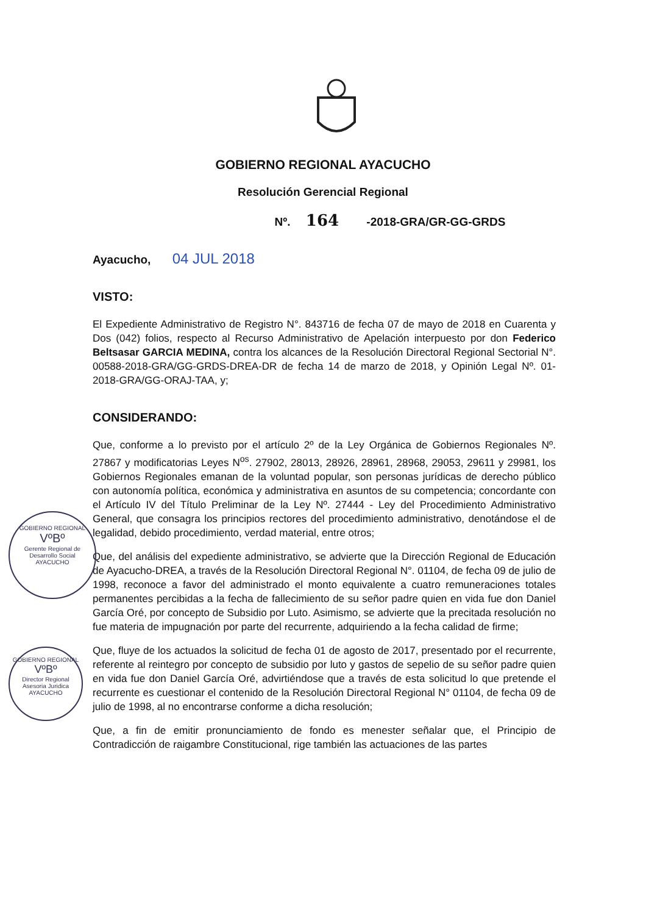GOBIERNO REGIONAL AYACUCHO
Resolución Gerencial Regional
Nº. 164 -2018-GRA/GR-GG-GRDS
Ayacucho, 04 JUL 2018
VISTO:
El Expediente Administrativo de Registro N°. 843716 de fecha 07 de mayo de 2018 en Cuarenta y Dos (042) folios, respecto al Recurso Administrativo de Apelación interpuesto por don Federico Beltsasar GARCIA MEDINA, contra los alcances de la Resolución Directoral Regional Sectorial N°. 00588-2018-GRA/GG-GRDS-DREA-DR de fecha 14 de marzo de 2018, y Opinión Legal Nº. 01-2018-GRA/GG-ORAJ-TAA, y;
CONSIDERANDO:
Que, conforme a lo previsto por el artículo 2º de la Ley Orgánica de Gobiernos Regionales Nº. 27867 y modificatorias Leyes N<sup>os</sup>. 27902, 28013, 28926, 28961, 28968, 29053, 29611 y 29981, los Gobiernos Regionales emanan de la voluntad popular, son personas jurídicas de derecho público con autonomía política, económica y administrativa en asuntos de su competencia; concordante con el Artículo IV del Título Preliminar de la Ley Nº. 27444 - Ley del Procedimiento Administrativo General, que consagra los principios rectores del procedimiento administrativo, denotándose el de legalidad, debido procedimiento, verdad material, entre otros;
Que, del análisis del expediente administrativo, se advierte que la Dirección Regional de Educación de Ayacucho-DREA, a través de la Resolución Directoral Regional N°. 01104, de fecha 09 de julio de 1998, reconoce a favor del administrado el monto equivalente a cuatro remuneraciones totales permanentes percibidas a la fecha de fallecimiento de su señor padre quien en vida fue don Daniel García Oré, por concepto de Subsidio por Luto. Asimismo, se advierte que la precitada resolución no fue materia de impugnación por parte del recurrente, adquiriendo a la fecha calidad de firme;
Que, fluye de los actuados la solicitud de fecha 01 de agosto de 2017, presentado por el recurrente, referente al reintegro por concepto de subsidio por luto y gastos de sepelio de su señor padre quien en vida fue don Daniel García Oré, advirtiéndose que a través de esta solicitud lo que pretende el recurrente es cuestionar el contenido de la Resolución Directoral Regional N° 01104, de fecha 09 de julio de 1998, al no encontrarse conforme a dicha resolución;
Que, a fin de emitir pronunciamiento de fondo es menester señalar que, el Principio de Contradicción de raigambre Constitucional, rige también las actuaciones de las partes
GOBIERNO REGIONAL
VºBº
Gerente Regional de Desarrollo Social
AYACUCHO
GOBIERNO REGIONAL
VºBº
Director Regional Asesoria Juridica
AYACUCHO